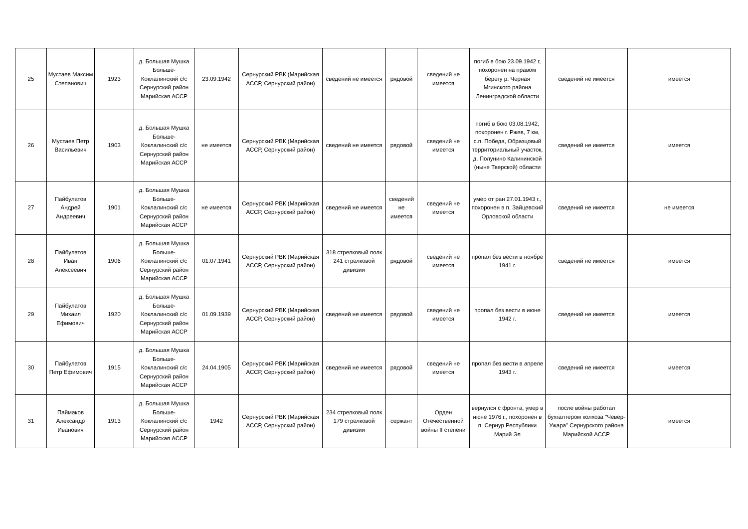| 25 | Мустаев Максим Степанович | 1923 | д. Большая Мушка Больше-Коклалинский с/с Сернурский район Марийская АССР | 23.09.1942 | Сернурский РВК (Марийская АССР, Сернурский район) | сведений не имеется | рядовой | сведений не имеется | погиб в бою 23.09.1942 г, похоронен на правом берегу р. Черная Мгинского района Ленинградской области | сведений не имеется | имеется |
| 26 | Мустаев Петр Васильевич | 1903 | д. Большая Мушка Больше-Коклалинский с/с Сернурский район Марийская АССР | не имеется | Сернурский РВК (Марийская АССР, Сернурский район) | сведений не имеется | рядовой | сведений не имеется | погиб в бою 03.08.1942, похоронен г. Ржев, 7 км, с.п. Победа, Образцовый территориальный участок, д. Полунино Калининской (ныне Тверской) области | сведений не имеется | имеется |
| 27 | Пайбулатов Андрей Андреевич | 1901 | д. Большая Мушка Больше-Коклалинский с/с Сернурский район Марийская АССР | не имеется | Сернурский РВК (Марийская АССР, Сернурский район) | сведений не имеется | сведений не имеется | сведений не имеется | умер от ран 27.01.1943 г., похоронен в п. Зайцевский Орловской области | сведений не имеется | не имеется |
| 28 | Пайбулатов Иван Алексеевич | 1906 | д. Большая Мушка Больше-Коклалинский с/с Сернурский район Марийская АССР | 01.07.1941 | Сернурский РВК (Марийская АССР, Сернурский район) | 318 стрелковый полк 241 стрелковой дивизии | рядовой | сведений не имеется | пропал без вести в ноябре 1941 г. | сведений не имеется | имеется |
| 29 | Пайбулатов Михаил Ефимович | 1920 | д. Большая Мушка Больше-Коклалинский с/с Сернурский район Марийская АССР | 01.09.1939 | Сернурский РВК (Марийская АССР, Сернурский район) | сведений не имеется | рядовой | сведений не имеется | пропал без вести в июне 1942 г. | сведений не имеется | имеется |
| 30 | Пайбулатов Петр Ефимович | 1915 | д. Большая Мушка Больше-Коклалинский с/с Сернурский район Марийская АССР | 24.04.1905 | Сернурский РВК (Марийская АССР, Сернурский район) | сведений не имеется | рядовой | сведений не имеется | пропал без вести в апреле 1943 г. | сведений не имеется | имеется |
| 31 | Паймаков Александр Иванович | 1913 | д. Большая Мушка Больше-Коклалинский с/с Сернурский район Марийская АССР | 1942 | Сернурский РВК (Марийская АССР, Сернурский район) | 234 стрелковый полк 179 стрелковой дивизии | сержант | Орден Отечественной войны II степени | вернулся с фронта, умер в июне 1976 г., похоронен в п. Сернур Республики Марий Эл | после войны работал бухгалтером колхоза "Чевер-Ужара" Сернурского района Марийской АССР | имеется |